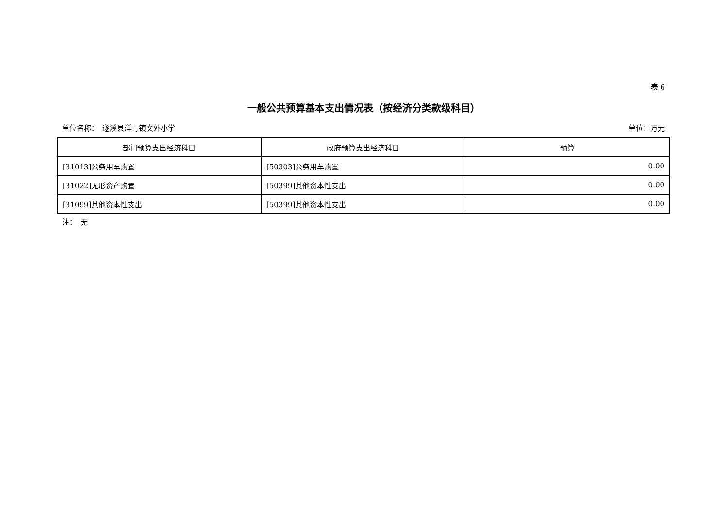表 6
一般公共预算基本支出情况表（按经济分类款级科目）
单位名称：　遂溪县洋青镇文外小学 单位：万元
| 部门预算支出经济科目 | 政府预算支出经济科目 | 预算 |
| --- | --- | --- |
| [31013]公务用车购置 | [50303]公务用车购置 | 0.00 |
| [31022]无形资产购置 | [50399]其他资本性支出 | 0.00 |
| [31099]其他资本性支出 | [50399]其他资本性支出 | 0.00 |
注：　无